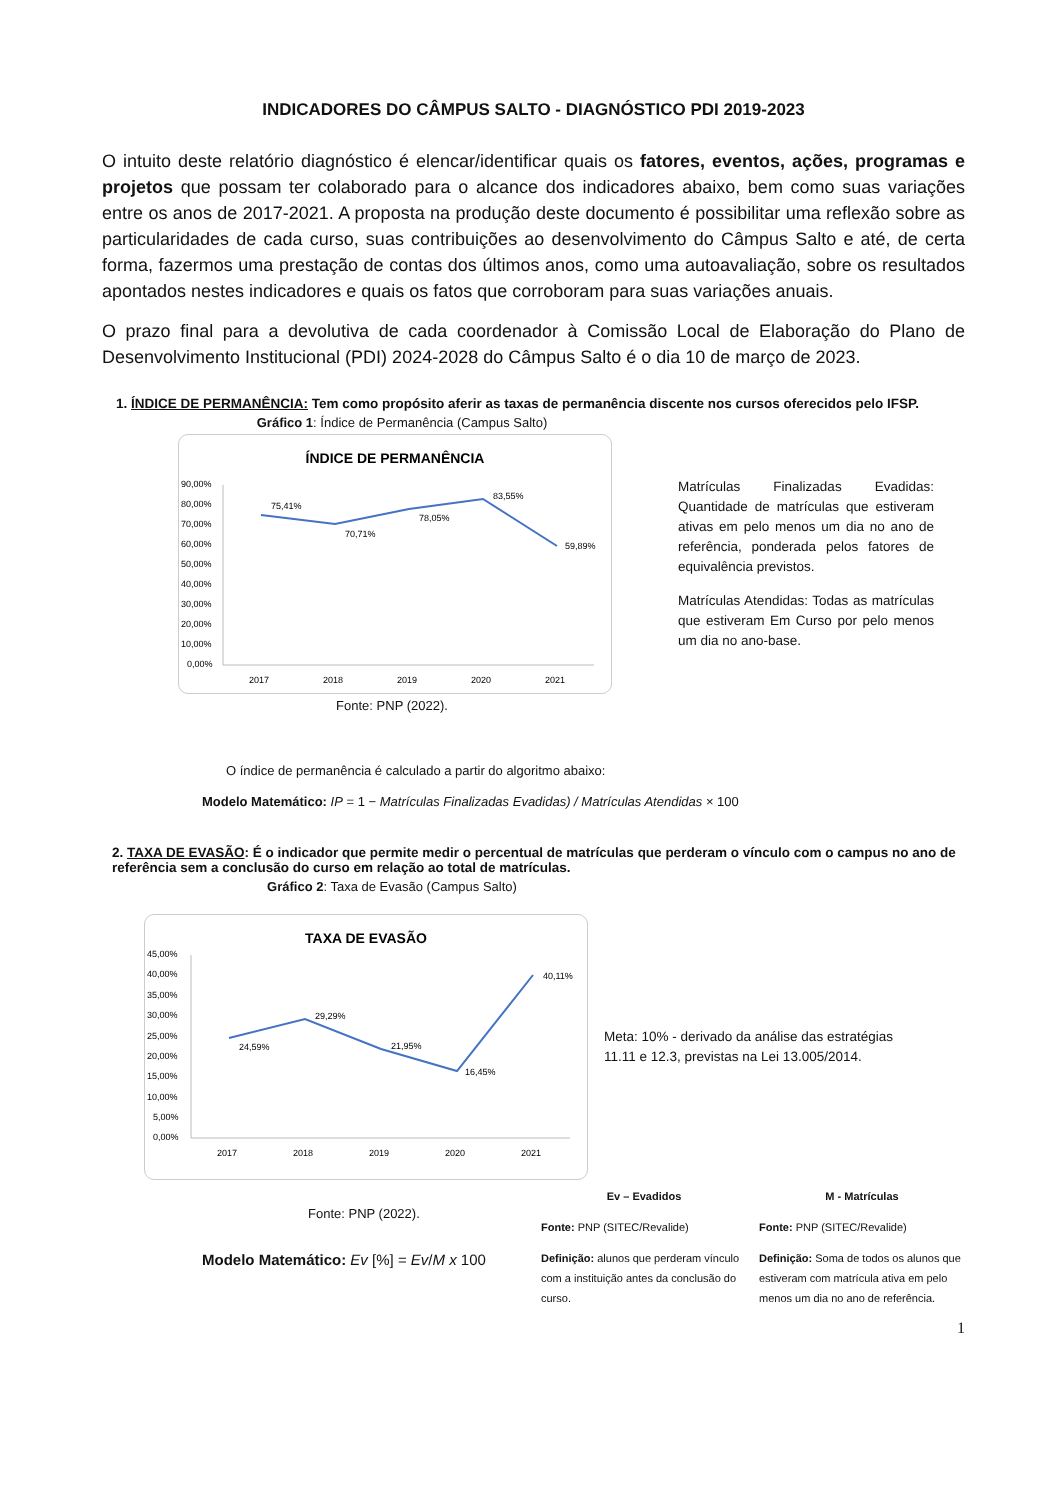INDICADORES DO CÂMPUS SALTO - DIAGNÓSTICO PDI 2019-2023
O intuito deste relatório diagnóstico é elencar/identificar quais os fatores, eventos, ações, programas e projetos que possam ter colaborado para o alcance dos indicadores abaixo, bem como suas variações entre os anos de 2017-2021. A proposta na produção deste documento é possibilitar uma reflexão sobre as particularidades de cada curso, suas contribuições ao desenvolvimento do Câmpus Salto e até, de certa forma, fazermos uma prestação de contas dos últimos anos, como uma autoavaliação, sobre os resultados apontados nestes indicadores e quais os fatos que corroboram para suas variações anuais.
O prazo final para a devolutiva de cada coordenador à Comissão Local de Elaboração do Plano de Desenvolvimento Institucional (PDI) 2024-2028 do Câmpus Salto é o dia 10 de março de 2023.
1. ÍNDICE DE PERMANÊNCIA: Tem como propósito aferir as taxas de permanência discente nos cursos oferecidos pelo IFSP.
Gráfico 1: Índice de Permanência (Campus Salto)
ÍNDICE DE PERMANÊNCIA
90,00%
80,00%
70,00%
60,00%
50,00%
40,00%
30,00%
20,00%
10,00%
0,00%
75,41%
70,71%
78,05%
83,55%
59,89%
2017
2018
2019
2020
2021
Matrículas Finalizadas Evadidas: Quantidade de matrículas que estiveram ativas em pelo menos um dia no ano de referência, ponderada pelos fatores de equivalência previstos.
Matrículas Atendidas: Todas as matrículas que estiveram Em Curso por pelo menos um dia no ano-base.
Fonte: PNP (2022).
O índice de permanência é calculado a partir do algoritmo abaixo:
Modelo Matemático: IP = 1 − Matrículas Finalizadas Evadidas) / Matrículas Atendidas × 100
2. TAXA DE EVASÃO: É o indicador que permite medir o percentual de matrículas que perderam o vínculo com o campus no ano de referência sem a conclusão do curso em relação ao total de matrículas.
Gráfico 2: Taxa de Evasão (Campus Salto)
TAXA DE EVASÃO
45,00%
40,00%
35,00%
30,00%
25,00%
20,00%
15,00%
10,00%
5,00%
0,00%
24,59%
29,29%
21,95%
16,45%
40,11%
2017
2018
2019
2020
2021
Meta: 10% - derivado da análise das estratégias 11.11 e 12.3, previstas na Lei 13.005/2014.
Fonte: PNP (2022).
Modelo Matemático: Ev [%] = Ev/M x 100
Ev – Evadidos
Fonte: PNP (SITEC/Revalide)
Definição: alunos que perderam vínculo com a instituição antes da conclusão do curso.
M - Matrículas
Fonte: PNP (SITEC/Revalide)
Definição: Soma de todos os alunos que estiveram com matrícula ativa em pelo menos um dia no ano de referência.
1